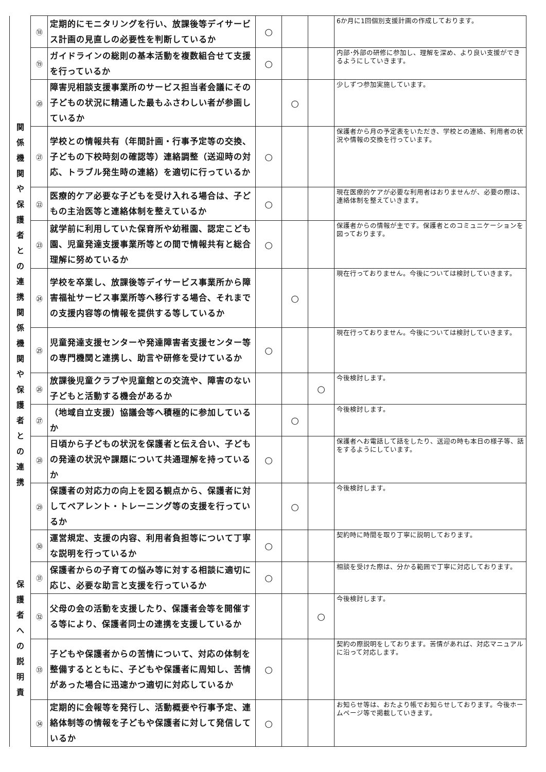| | ⑱ | 定期的にモニタリングを行い、放課後等デイサービス計画の見直しの必要性を判断しているか | ○ | | | 6か月に1回個別支援計画の作成しております。 |
| | ⑲ | ガイドラインの総則の基本活動を複数組合せて支援を行っているか | ○ | | | 内部･外部の研修に参加し、理解を深め、より良い支援ができるようにしていきます。 |
| 関 係 機 関 や 保 護 者 と の 連 携 関 係 機 関 や 保 護 者 と の 連 携 | ⑳ | 障害児相談支援事業所のサービス担当者会議にその子どもの状況に精通した最もふさわしい者が参画しているか | | ○ | | 少しずつ参加実施しています。 |
| | ㉑ | 学校との情報共有（年間計画・行事予定等の交換、子どもの下校時刻の確認等）連絡調整（送迎時の対応、トラブル発生時の連絡）を適切に行っているか | ○ | | | 保護者から月の予定表をいただき、学校との連絡、利用者の状況や情報の交換を行っています。 |
| | ㉒ | 医療的ケア必要な子どもを受け入れる場合は、子どもの主治医等と連絡体制を整えているか | ○ | | | 現在医療的ケアが必要な利用者はおりませんが、必要の際は、連絡体制を整えていきます。 |
| | ㉓ | 就学前に利用していた保育所や幼稚園、認定こども園、児童発達支援事業所等との間で情報共有と総合理解に努めているか | ○ | | | 保護者からの情報が主です。保護者とのコミュニケーションを図っております。 |
| | ㉔ | 学校を卒業し、放課後等デイサービス事業所から障害福祉サービス事業所等へ移行する場合、それまでの支援内容等の情報を提供する等しているか | | ○ | | 現在行っておりません。今後については検討していきます。 |
| | ㉕ | 児童発達支援センターや発達障害者支援センター等の専門機関と連携し、助言や研修を受けているか | ○ | | | 現在行っておりません。今後については検討していきます。 |
| | ㉖ | 放課後児童クラブや児童館との交流や、障害のない子どもと活動する機会があるか | | | ○ | 今後検討します。 |
| | ㉗ | （地域自立支援）協議会等へ積極的に参加しているか | | ○ | | 今後検討します。 |
| | ㉘ | 日頃から子どもの状況を保護者と伝え合い、子どもの発達の状況や課題について共通理解を持っているか | ○ | | | 保護者へお電話して話をしたり、送迎の時も本日の様子等、話をするようにしています。 |
| | ㉙ | 保護者の対応力の向上を図る観点から、保護者に対してペアレント・トレーニング等の支援を行っているか | | ○ | | 今後検討します。 |
| 保 護 者 へ の 説 明 責 | ㉚ | 運営規定、支援の内容、利用者負担等について丁寧な説明を行っているか | ○ | | | 契約時に時間を取り丁寧に説明しております。 |
| | ㉛ | 保護者からの子育ての悩み等に対する相談に適切に応じ、必要な助言と支援を行っているか | ○ | | | 相談を受けた際は、分かる範囲で丁寧に対応しております。 |
| | ㉜ | 父母の会の活動を支援したり、保護者会等を開催する等により、保護者同士の連携を支援しているか | | | ○ | 今後検討します。 |
| | ㉝ | 子どもや保護者からの苦情について、対応の体制を整備するとともに、子どもや保護者に周知し、苦情があった場合に迅速かつ適切に対応しているか | ○ | | | 契約の際説明をしております。苦情があれば、対応マニュアルに沿って対応します。 |
| | ㉞ | 定期的に会報等を発行し、活動概要や行事予定、連絡体制等の情報を子どもや保護者に対して発信しているか | ○ | | | お知らせ等は、おたより帳でお知らせしております。今後ホームページ等で掲載していきます。 |